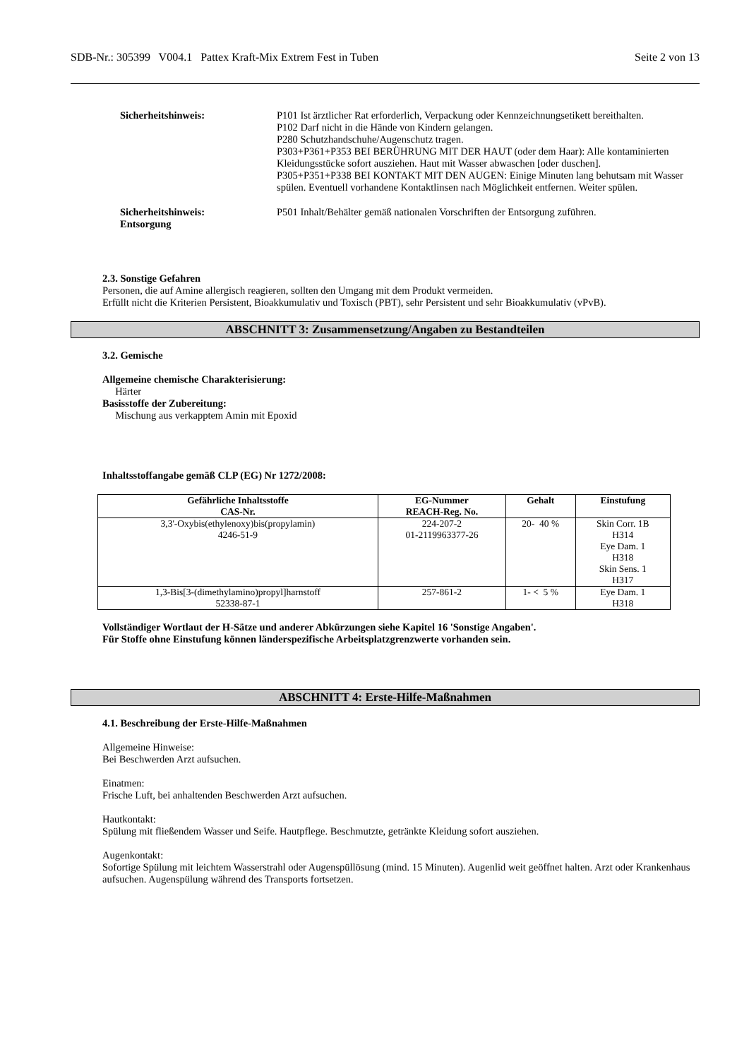SDB-Nr.: 305399 V004.1 Pattex Kraft-Mix Extrem Fest in Tuben Seite 2 von 13
Sicherheitshinweis: P101 Ist ärztlicher Rat erforderlich, Verpackung oder Kennzeichnungsetikett bereithalten.
P102 Darf nicht in die Hände von Kindern gelangen.
P280 Schutzhandschuhe/Augenschutz tragen.
P303+P361+P353 BEI BERÜHRUNG MIT DER HAUT (oder dem Haar): Alle kontaminierten Kleidungsstücke sofort ausziehen. Haut mit Wasser abwaschen [oder duschen].
P305+P351+P338 BEI KONTAKT MIT DEN AUGEN: Einige Minuten lang behutsam mit Wasser spülen. Eventuell vorhandene Kontaktlinsen nach Möglichkeit entfernen. Weiter spülen.
Sicherheitshinweis:
Entsorgung
P501 Inhalt/Behälter gemäß nationalen Vorschriften der Entsorgung zuführen.
2.3. Sonstige Gefahren
Personen, die auf Amine allergisch reagieren, sollten den Umgang mit dem Produkt vermeiden.
Erfüllt nicht die Kriterien Persistent, Bioakkumulativ und Toxisch (PBT), sehr Persistent und sehr Bioakkumulativ (vPvB).
ABSCHNITT 3: Zusammensetzung/Angaben zu Bestandteilen
3.2. Gemische
Allgemeine chemische Charakterisierung:
Härter
Basisstoffe der Zubereitung:
Mischung aus verkapptem Amin mit Epoxid
Inhaltsstoffangabe gemäß CLP (EG) Nr 1272/2008:
| Gefährliche Inhaltsstoffe CAS-Nr. | EG-Nummer REACH-Reg. No. | Gehalt | Einstufung |
| --- | --- | --- | --- |
| 3,3'-Oxybis(ethylenoxy)bis(propylamin) 4246-51-9 | 224-207-2 01-2119963377-26 | 20- 40 % | Skin Corr. 1B H314 Eye Dam. 1 H318 Skin Sens. 1 H317 |
| 1,3-Bis[3-(dimethylamino)propyl]harnstoff 52338-87-1 | 257-861-2 | 1- < 5 % | Eye Dam. 1 H318 |
Vollständiger Wortlaut der H-Sätze und anderer Abkürzungen siehe Kapitel 16 'Sonstige Angaben'.
Für Stoffe ohne Einstufung können länderspezifische Arbeitsplatzgrenzwerte vorhanden sein.
ABSCHNITT 4: Erste-Hilfe-Maßnahmen
4.1. Beschreibung der Erste-Hilfe-Maßnahmen
Allgemeine Hinweise:
Bei Beschwerden Arzt aufsuchen.
Einatmen:
Frische Luft, bei anhaltenden Beschwerden Arzt aufsuchen.
Hautkontakt:
Spülung mit fließendem Wasser und Seife. Hautpflege. Beschmutzte, getränkte Kleidung sofort ausziehen.
Augenkontakt:
Sofortige Spülung mit leichtem Wasserstrahl oder Augenspüllösung (mind. 15 Minuten). Augenlid weit geöffnet halten. Arzt oder Krankenhaus aufsuchen. Augenspülung während des Transports fortsetzen.